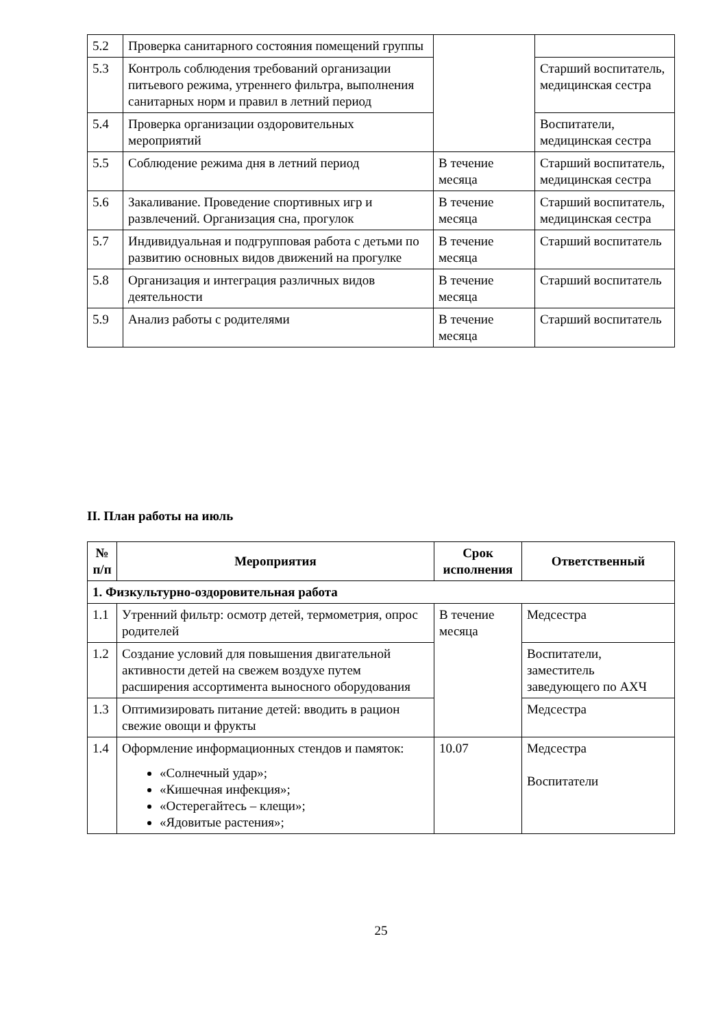| 5.2 | Проверка санитарного состояния помещений группы | | |
| 5.3 | Контроль соблюдения требований организации питьевого режима, утреннего фильтра, выполнения санитарных норм и правил в летний период | | Старший воспитатель, медицинская сестра |
| 5.4 | Проверка организации оздоровительных мероприятий | | Воспитатели, медицинская сестра |
| 5.5 | Соблюдение режима дня в летний период | В течение месяца | Старший воспитатель, медицинская сестра |
| 5.6 | Закаливание. Проведение спортивных игр и развлечений. Организация сна, прогулок | В течение месяца | Старший воспитатель, медицинская сестра |
| 5.7 | Индивидуальная и подгрупповая работа с детьми по развитию основных видов движений на прогулке | В течение месяца | Старший воспитатель |
| 5.8 | Организация и интеграция различных видов деятельности | В течение месяца | Старший воспитатель |
| 5.9 | Анализ работы с родителями | В течение месяца | Старший воспитатель |
II. План работы на июль
| № п/п | Мероприятия | Срок исполнения | Ответственный |
| --- | --- | --- | --- |
| 1. Физкультурно-оздоровительная работа | | | |
| 1.1 | Утренний фильтр: осмотр детей, термометрия, опрос родителей | В течение месяца | Медсестра |
| 1.2 | Создание условий для повышения двигательной активности детей на свежем воздухе путем расширения ассортимента выносного оборудования | | Воспитатели, заместитель заведующего по АХЧ |
| 1.3 | Оптимизировать питание детей: вводить в рацион свежие овощи и фрукты | | Медсестра |
| 1.4 | Оформление информационных стендов и памяток: «Солнечный удар»; «Кишечная инфекция»; «Остерегайтесь – клещи»; «Ядовитые растения»; | 10.07 | Медсестра Воспитатели |
25